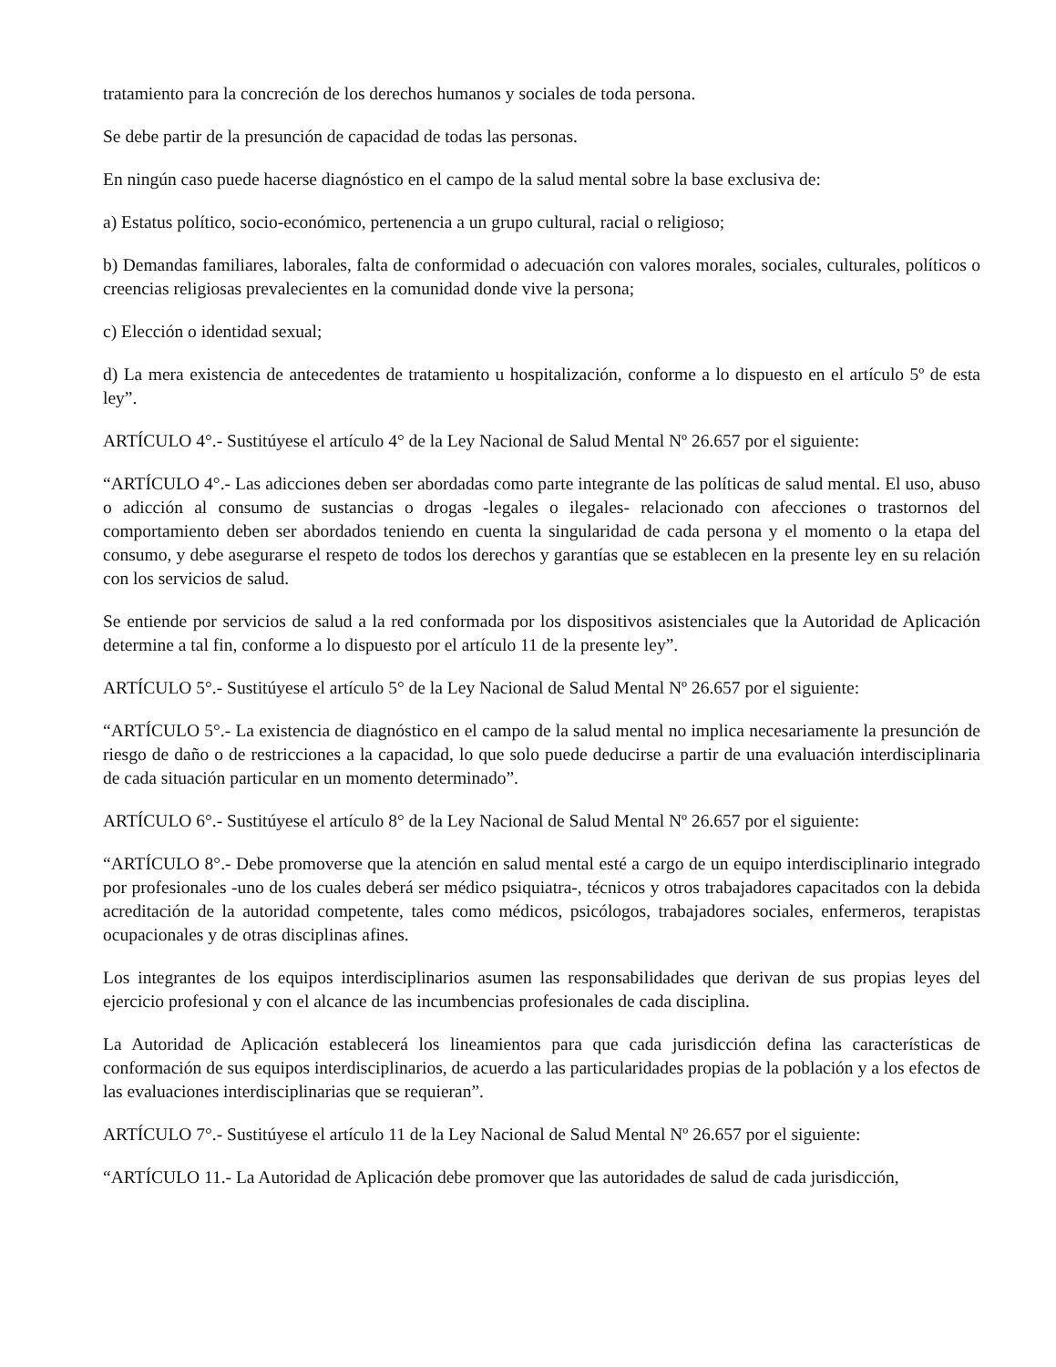tratamiento para la concreción de los derechos humanos y sociales de toda persona.
Se debe partir de la presunción de capacidad de todas las personas.
En ningún caso puede hacerse diagnóstico en el campo de la salud mental sobre la base exclusiva de:
a) Estatus político, socio-económico, pertenencia a un grupo cultural, racial o religioso;
b) Demandas familiares, laborales, falta de conformidad o adecuación con valores morales, sociales, culturales, políticos o creencias religiosas prevalecientes en la comunidad donde vive la persona;
c) Elección o identidad sexual;
d) La mera existencia de antecedentes de tratamiento u hospitalización, conforme a lo dispuesto en el artículo 5º de esta ley”.
ARTÍCULO 4°.- Sustitúyese el artículo 4° de la Ley Nacional de Salud Mental Nº 26.657 por el siguiente:
“ARTÍCULO 4°.- Las adicciones deben ser abordadas como parte integrante de las políticas de salud mental. El uso, abuso o adicción al consumo de sustancias o drogas -legales o ilegales- relacionado con afecciones o trastornos del comportamiento deben ser abordados teniendo en cuenta la singularidad de cada persona y el momento o la etapa del consumo, y debe asegurarse el respeto de todos los derechos y garantías que se establecen en la presente ley en su relación con los servicios de salud.
Se entiende por servicios de salud a la red conformada por los dispositivos asistenciales que la Autoridad de Aplicación determine a tal fin, conforme a lo dispuesto por el artículo 11 de la presente ley”.
ARTÍCULO 5°.- Sustitúyese el artículo 5° de la Ley Nacional de Salud Mental Nº 26.657 por el siguiente:
“ARTÍCULO 5°.- La existencia de diagnóstico en el campo de la salud mental no implica necesariamente la presunción de riesgo de daño o de restricciones a la capacidad, lo que solo puede deducirse a partir de una evaluación interdisciplinaria de cada situación particular en un momento determinado”.
ARTÍCULO 6°.- Sustitúyese el artículo 8° de la Ley Nacional de Salud Mental Nº 26.657 por el siguiente:
“ARTÍCULO 8°.- Debe promoverse que la atención en salud mental esté a cargo de un equipo interdisciplinario integrado por profesionales -uno de los cuales deberá ser médico psiquiatra-, técnicos y otros trabajadores capacitados con la debida acreditación de la autoridad competente, tales como médicos, psicólogos, trabajadores sociales, enfermeros, terapistas ocupacionales y de otras disciplinas afines.
Los integrantes de los equipos interdisciplinarios asumen las responsabilidades que derivan de sus propias leyes del ejercicio profesional y con el alcance de las incumbencias profesionales de cada disciplina.
La Autoridad de Aplicación establecerá los lineamientos para que cada jurisdicción defina las características de conformación de sus equipos interdisciplinarios, de acuerdo a las particularidades propias de la población y a los efectos de las evaluaciones interdisciplinarias que se requieran”.
ARTÍCULO 7°.- Sustitúyese el artículo 11 de la Ley Nacional de Salud Mental Nº 26.657 por el siguiente:
“ARTÍCULO 11.- La Autoridad de Aplicación debe promover que las autoridades de salud de cada jurisdicción,